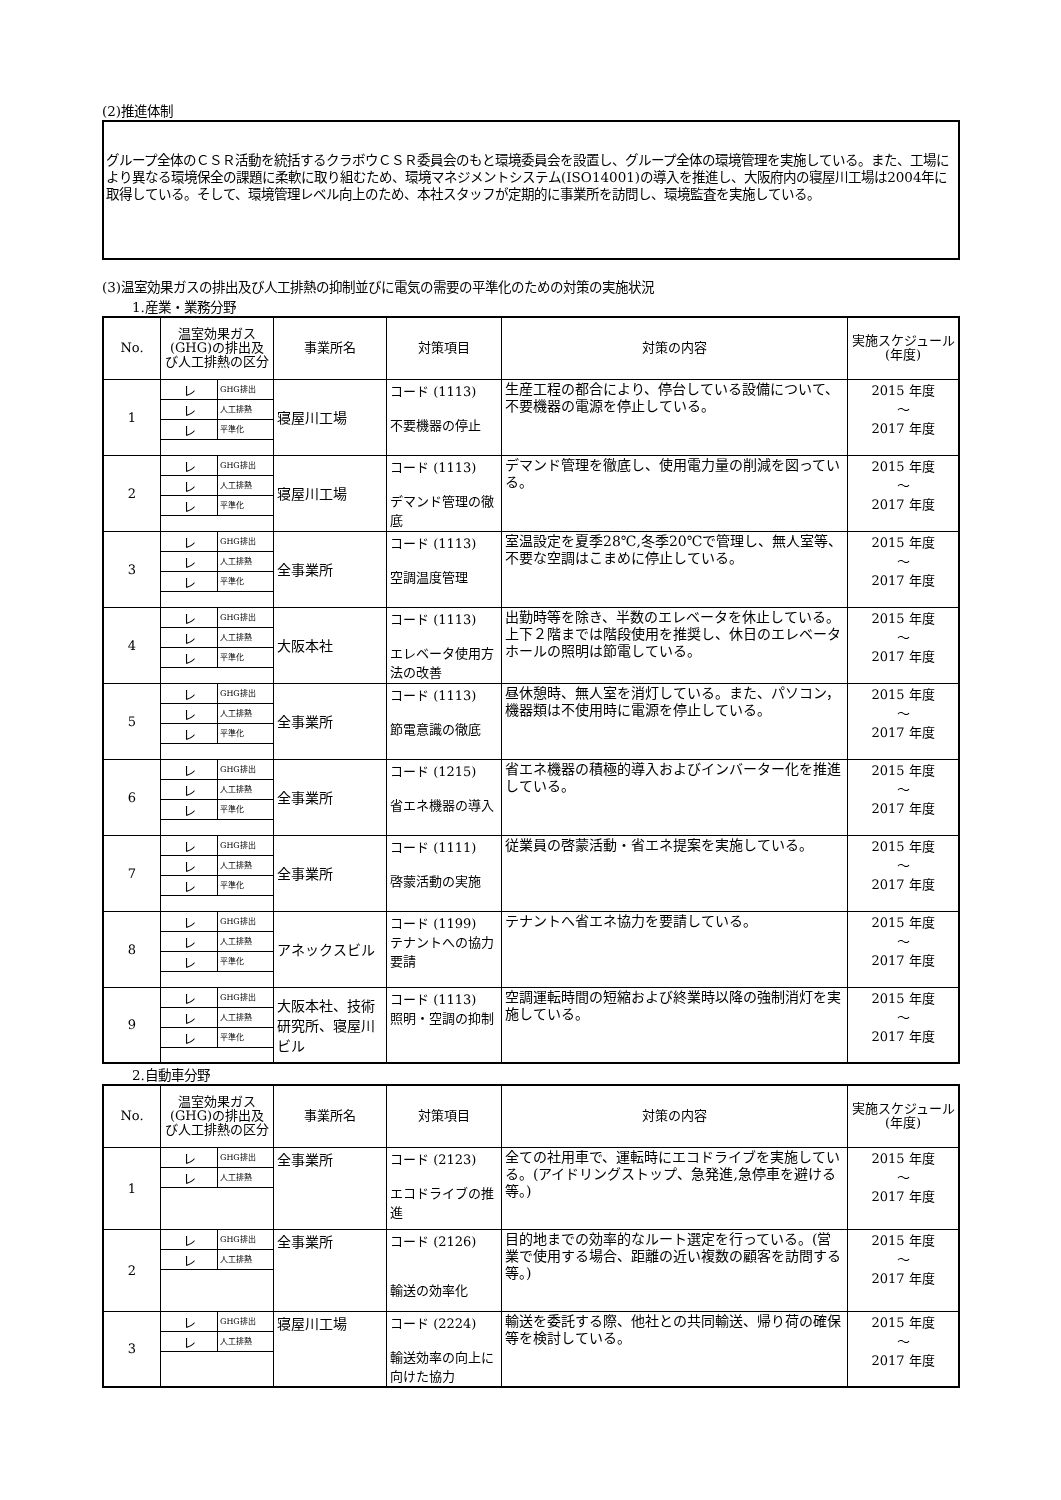(2)推進体制
グループ全体のＣＳＲ活動を統括するクラボウＣＳＲ委員会のもと環境委員会を設置し、グループ全体の環境管理を実施している。また、工場により異なる環境保全の課題に柔軟に取り組むため、環境マネジメントシステム(ISO14001)の導入を推進し、大阪府内の寝屋川工場は2004年に取得している。そして、環境管理レベル向上のため、本社スタッフが定期的に事業所を訪問し、環境監査を実施している。
(3)温室効果ガスの排出及び人工排熱の抑制並びに電気の需要の平準化のための対策の実施状況
1.産業・業務分野
| No. | 温室効果ガス(GHG)の排出及び人工排熱の区分 | 事業所名 | 対策項目 | 対策の内容 | 実施スケジュール(年度) |
| --- | --- | --- | --- | --- | --- |
| 1 | レ GHG排出 レ 人工排熱 レ 平準化 | 寝屋川工場 | コード (1113) 不要機器の停止 | 生産工程の都合により、停台している設備について、不要機器の電源を停止している。 | 2015 年度 ～ 2017 年度 |
| 2 | レ GHG排出 レ 人工排熱 レ 平準化 | 寝屋川工場 | コード (1113) デマンド管理の徹底 | デマンド管理を徹底し、使用電力量の削減を図っている。 | 2015 年度 ～ 2017 年度 |
| 3 | レ GHG排出 レ 人工排熱 レ 平準化 | 全事業所 | コード (1113) 空調温度管理 | 室温設定を夏季28℃,冬季20℃で管理し、無人室等、不要な空調はこまめに停止している。 | 2015 年度 ～ 2017 年度 |
| 4 | レ GHG排出 レ 人工排熱 レ 平準化 | 大阪本社 | コード (1113) エレベータ使用方法の改善 | 出勤時等を除き、半数のエレベータを休止している。上下２階までは階段使用を推奨し、休日のエレベータホールの照明は節電している。 | 2015 年度 ～ 2017 年度 |
| 5 | レ GHG排出 レ 人工排熱 レ 平準化 | 全事業所 | コード (1113) 節電意識の徹底 | 昼休憩時、無人室を消灯している。また、パソコン，機器類は不使用時に電源を停止している。 | 2015 年度 ～ 2017 年度 |
| 6 | レ GHG排出 レ 人工排熱 レ 平準化 | 全事業所 | コード (1215) 省エネ機器の導入 | 省エネ機器の積極的導入およびインバーター化を推進している。 | 2015 年度 ～ 2017 年度 |
| 7 | レ GHG排出 レ 人工排熱 レ 平準化 | 全事業所 | コード (1111) 啓蒙活動の実施 | 従業員の啓蒙活動・省エネ提案を実施している。 | 2015 年度 ～ 2017 年度 |
| 8 | レ GHG排出 レ 人工排熱 レ 平準化 | アネックスビル | コード (1199) テナントへの協力要請 | テナントへ省エネ協力を要請している。 | 2015 年度 ～ 2017 年度 |
| 9 | レ GHG排出 レ 人工排熱 レ 平準化 | 大阪本社、技術研究所、寝屋川ビル | コード (1113) 照明・空調の抑制 | 空調運転時間の短縮および終業時以降の強制消灯を実施している。 | 2015 年度 ～ 2017 年度 |
2.自動車分野
| No. | 温室効果ガス(GHG)の排出及び人工排熱の区分 | 事業所名 | 対策項目 | 対策の内容 | 実施スケジュール(年度) |
| --- | --- | --- | --- | --- | --- |
| 1 | レ GHG排出 レ 人工排熱 | 全事業所 | コード (2123) エコドライブの推進 | 全ての社用車で、運転時にエコドライブを実施している。(アイドリングストップ、急発進,急停車を避ける等。) | 2015 年度 ～ 2017 年度 |
| 2 | レ GHG排出 レ 人工排熱 | 全事業所 | コード (2126) 輸送の効率化 | 目的地までの効率的なルート選定を行っている。(営業で使用する場合、距離の近い複数の顧客を訪問する等。) | 2015 年度 ～ 2017 年度 |
| 3 | レ GHG排出 レ 人工排熱 | 寝屋川工場 | コード (2224) 輸送効率の向上に向けた協力 | 輸送を委託する際、他社との共同輸送、帰り荷の確保等を検討している。 | 2015 年度 ～ 2017 年度 |